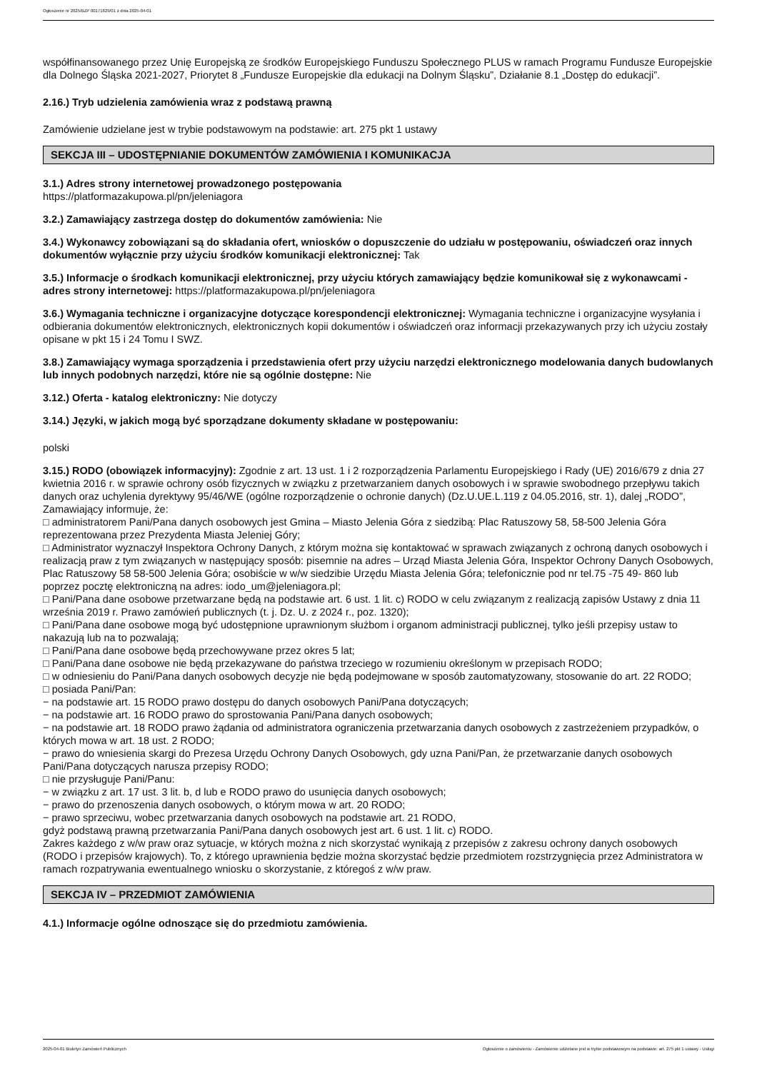Ogłoszenie nr 2025/BZP 00171829/01 z dnia 2025-04-01
współfinansowanego przez Unię Europejską ze środków Europejskiego Funduszu Społecznego PLUS w ramach Programu Fundusze Europejskie dla Dolnego Śląska 2021-2027, Priorytet 8 „Fundusze Europejskie dla edukacji na Dolnym Śląsku”, Działanie 8.1 „Dostęp do edukacji”.
2.16.) Tryb udzielenia zamówienia wraz z podstawą prawną
Zamówienie udzielane jest w trybie podstawowym na podstawie: art. 275 pkt 1 ustawy
SEKCJA III – UDOSTĘPNIANIE DOKUMENTÓW ZAMÓWIENIA I KOMUNIKACJA
3.1.) Adres strony internetowej prowadzonego postępowania
https://platformazakupowa.pl/pn/jeleniagora
3.2.) Zamawiający zastrzega dostęp do dokumentów zamówienia: Nie
3.4.) Wykonawcy zobowiązani są do składania ofert, wniosków o dopuszczenie do udziału w postępowaniu, oświadczeń oraz innych dokumentów wyłącznie przy użyciu środków komunikacji elektronicznej: Tak
3.5.) Informacje o środkach komunikacji elektronicznej, przy użyciu których zamawiający będzie komunikował się z wykonawcami - adres strony internetowej: https://platformazakupowa.pl/pn/jeleniagora
3.6.) Wymagania techniczne i organizacyjne dotyczące korespondencji elektronicznej: Wymagania techniczne i organizacyjne wysyłania i odbierania dokumentów elektronicznych, elektronicznych kopii dokumentów i oświadczeń oraz informacji przekazywanych przy ich użyciu zostały opisane w pkt 15 i 24 Tomu I SWZ.
3.8.) Zamawiający wymaga sporządzenia i przedstawienia ofert przy użyciu narzędzi elektronicznego modelowania danych budowlanych lub innych podobnych narzędzi, które nie są ogólnie dostępne: Nie
3.12.) Oferta - katalog elektroniczny: Nie dotyczy
3.14.) Języki, w jakich mogą być sporządzane dokumenty składane w postępowaniu:
polski
3.15.) RODO (obowiązek informacyjny): Zgodnie z art. 13 ust. 1 i 2 rozporządzenia Parlamentu Europejskiego i Rady (UE) 2016/679 z dnia 27 kwietnia 2016 r. w sprawie ochrony osób fizycznych w związku z przetwarzaniem danych osobowych i w sprawie swobodnego przepływu takich danych oraz uchylenia dyrektywy 95/46/WE (ogólne rozporządzenie o ochronie danych) (Dz.U.UE.L.119 z 04.05.2016, str. 1), dalej „RODO”, Zamawiający informuje, że:
□ administratorem Pani/Pana danych osobowych jest Gmina – Miasto Jelenia Góra z siedzibą: Plac Ratuszowy 58, 58-500 Jelenia Góra reprezentowana przez Prezydenta Miasta Jeleniej Góry;
□ Administrator wyznaczył Inspektora Ochrony Danych, z którym można się kontaktować w sprawach związanych z ochroną danych osobowych i realizacją praw z tym związanych w następujący sposób: pisemnie na adres – Urząd Miasta Jelenia Góra, Inspektor Ochrony Danych Osobowych, Plac Ratuszowy 58 58-500 Jelenia Góra; osobiście w w/w siedzibie Urzędu Miasta Jelenia Góra; telefonicznie pod nr tel.75 -75 49- 860 lub poprzez pocztę elektroniczną na adres: iodo_um@jeleniagora.pl;
□ Pani/Pana dane osobowe przetwarzane będą na podstawie art. 6 ust. 1 lit. c) RODO w celu związanym z realizacją zapisów Ustawy z dnia 11 września 2019 r. Prawo zamówień publicznych (t. j. Dz. U. z 2024 r., poz. 1320);
□ Pani/Pana dane osobowe mogą być udostępnione uprawnionym służbom i organom administracji publicznej, tylko jeśli przepisy ustaw to nakazują lub na to pozwalają;
□ Pani/Pana dane osobowe będą przechowywane przez okres 5 lat;
□ Pani/Pana dane osobowe nie będą przekazywane do państwa trzeciego w rozumieniu określonym w przepisach RODO;
□ w odniesieniu do Pani/Pana danych osobowych decyzje nie będą podejmowane w sposób zautomatyzowany, stosowanie do art. 22 RODO;
□ posiada Pani/Pan:
− na podstawie art. 15 RODO prawo dostępu do danych osobowych Pani/Pana dotyczących;
− na podstawie art. 16 RODO prawo do sprostowania Pani/Pana danych osobowych;
− na podstawie art. 18 RODO prawo żądania od administratora ograniczenia przetwarzania danych osobowych z zastrzeżeniem przypadków, o których mowa w art. 18 ust. 2 RODO;
− prawo do wniesienia skargi do Prezesa Urzędu Ochrony Danych Osobowych, gdy uzna Pani/Pan, że przetwarzanie danych osobowych Pani/Pana dotyczących narusza przepisy RODO;
□ nie przysługuje Pani/Panu:
− w związku z art. 17 ust. 3 lit. b, d lub e RODO prawo do usunięcia danych osobowych;
− prawo do przenoszenia danych osobowych, o którym mowa w art. 20 RODO;
− prawo sprzeciwu, wobec przetwarzania danych osobowych na podstawie art. 21 RODO,
gdyż podstawą prawną przetwarzania Pani/Pana danych osobowych jest art. 6 ust. 1 lit. c) RODO.
Zakres każdego z w/w praw oraz sytuacje, w których można z nich skorzystać wynikają z przepisów z zakresu ochrony danych osobowych (RODO i przepisów krajowych). To, z którego uprawnienia będzie można skorzystać będzie przedmiotem rozstrzygnięcia przez Administratora w ramach rozpatrywania ewentualnego wniosku o skorzystanie, z któregoś z w/w praw.
SEKCJA IV – PRZEDMIOT ZAMÓWIENIA
4.1.) Informacje ogólne odnoszące się do przedmiotu zamówienia.
2025-04-01 Biuletyn Zamówień Publicznych Ogłoszenie o zamówieniu - Zamówienie udzielane jest w trybie podstawowym na podstawie: art. 275 pkt 1 ustawy - Usługi